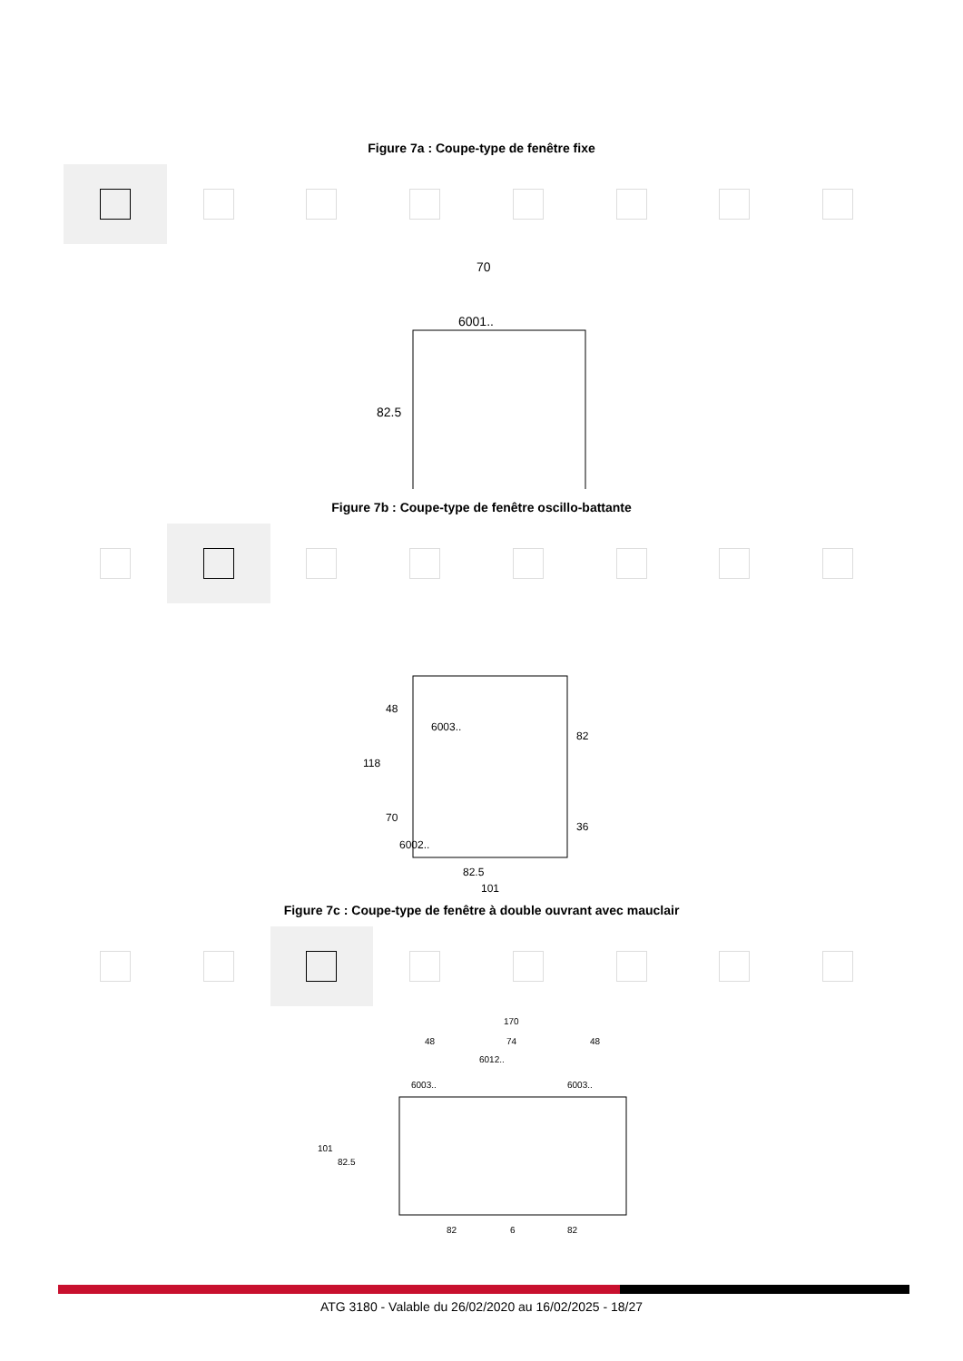Figure 7a : Coupe-type de fenêtre fixe
70
6001..
82.5
Figure 7b : Coupe-type de fenêtre oscillo-battante
118
48
70
6003..
6002..
82
36
82.5
101
Figure 7c : Coupe-type de fenêtre à double ouvrant avec mauclair
170
48
74
48
6012..
6003..
6003..
101
82.5
82
6
82
ATG 3180 - Valable du 26/02/2020 au 16/02/2025 - 18/27